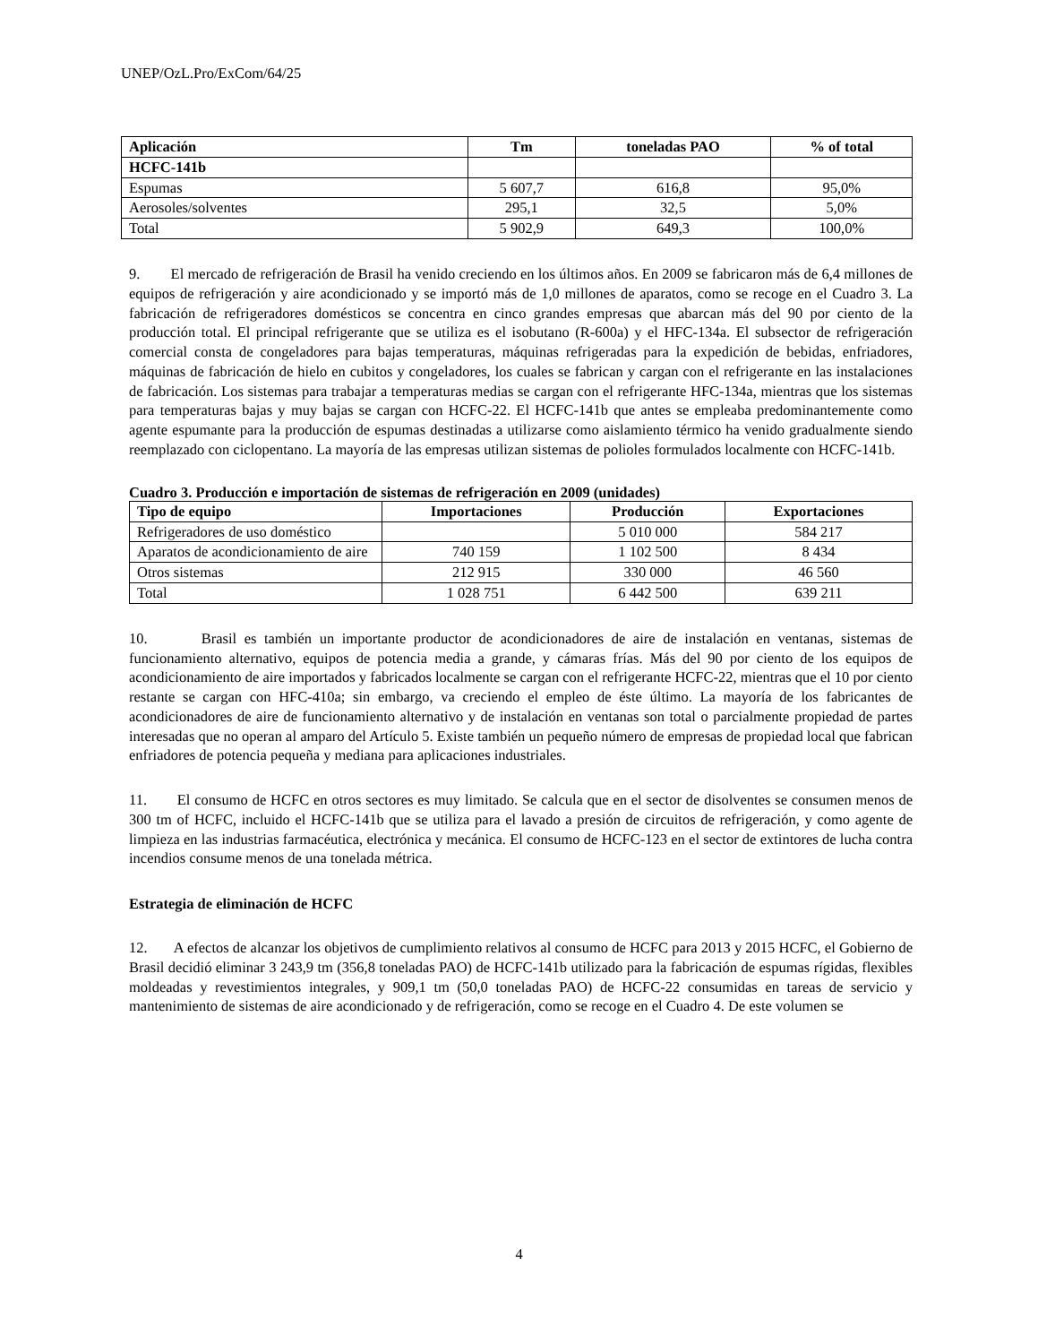UNEP/OzL.Pro/ExCom/64/25
| Aplicación | Tm | toneladas PAO | % of total |
| --- | --- | --- | --- |
| HCFC-141b | | | |
| Espumas | 5 607,7 | 616,8 | 95,0% |
| Aerosoles/solventes | 295,1 | 32,5 | 5,0% |
| Total | 5 902,9 | 649,3 | 100,0% |
9. El mercado de refrigeración de Brasil ha venido creciendo en los últimos años. En 2009 se fabricaron más de 6,4 millones de equipos de refrigeración y aire acondicionado y se importó más de 1,0 millones de aparatos, como se recoge en el Cuadro 3. La fabricación de refrigeradores domésticos se concentra en cinco grandes empresas que abarcan más del 90 por ciento de la producción total. El principal refrigerante que se utiliza es el isobutano (R-600a) y el HFC-134a. El subsector de refrigeración comercial consta de congeladores para bajas temperaturas, máquinas refrigeradas para la expedición de bebidas, enfriadores, máquinas de fabricación de hielo en cubitos y congeladores, los cuales se fabrican y cargan con el refrigerante en las instalaciones de fabricación. Los sistemas para trabajar a temperaturas medias se cargan con el refrigerante HFC-134a, mientras que los sistemas para temperaturas bajas y muy bajas se cargan con HCFC-22. El HCFC-141b que antes se empleaba predominantemente como agente espumante para la producción de espumas destinadas a utilizarse como aislamiento térmico ha venido gradualmente siendo reemplazado con ciclopentano. La mayoría de las empresas utilizan sistemas de polioles formulados localmente con HCFC-141b.
Cuadro 3. Producción e importación de sistemas de refrigeración en 2009 (unidades)
| Tipo de equipo | Importaciones | Producción | Exportaciones |
| --- | --- | --- | --- |
| Refrigeradores de uso doméstico | | 5 010 000 | 584 217 |
| Aparatos de acondicionamiento de aire | 740 159 | 1 102 500 | 8 434 |
| Otros sistemas | 212 915 | 330 000 | 46 560 |
| Total | 1 028 751 | 6 442 500 | 639 211 |
10. Brasil es también un importante productor de acondicionadores de aire de instalación en ventanas, sistemas de funcionamiento alternativo, equipos de potencia media a grande, y cámaras frías. Más del 90 por ciento de los equipos de acondicionamiento de aire importados y fabricados localmente se cargan con el refrigerante HCFC-22, mientras que el 10 por ciento restante se cargan con HFC-410a; sin embargo, va creciendo el empleo de éste último. La mayoría de los fabricantes de acondicionadores de aire de funcionamiento alternativo y de instalación en ventanas son total o parcialmente propiedad de partes interesadas que no operan al amparo del Artículo 5. Existe también un pequeño número de empresas de propiedad local que fabrican enfriadores de potencia pequeña y mediana para aplicaciones industriales.
11. El consumo de HCFC en otros sectores es muy limitado. Se calcula que en el sector de disolventes se consumen menos de 300 tm of HCFC, incluido el HCFC-141b que se utiliza para el lavado a presión de circuitos de refrigeración, y como agente de limpieza en las industrias farmacéutica, electrónica y mecánica. El consumo de HCFC-123 en el sector de extintores de lucha contra incendios consume menos de una tonelada métrica.
Estrategia de eliminación de HCFC
12. A efectos de alcanzar los objetivos de cumplimiento relativos al consumo de HCFC para 2013 y 2015 HCFC, el Gobierno de Brasil decidió eliminar 3 243,9 tm (356,8 toneladas PAO) de HCFC-141b utilizado para la fabricación de espumas rígidas, flexibles moldeadas y revestimientos integrales, y 909,1 tm (50,0 toneladas PAO) de HCFC-22 consumidas en tareas de servicio y mantenimiento de sistemas de aire acondicionado y de refrigeración, como se recoge en el Cuadro 4. De este volumen se
4